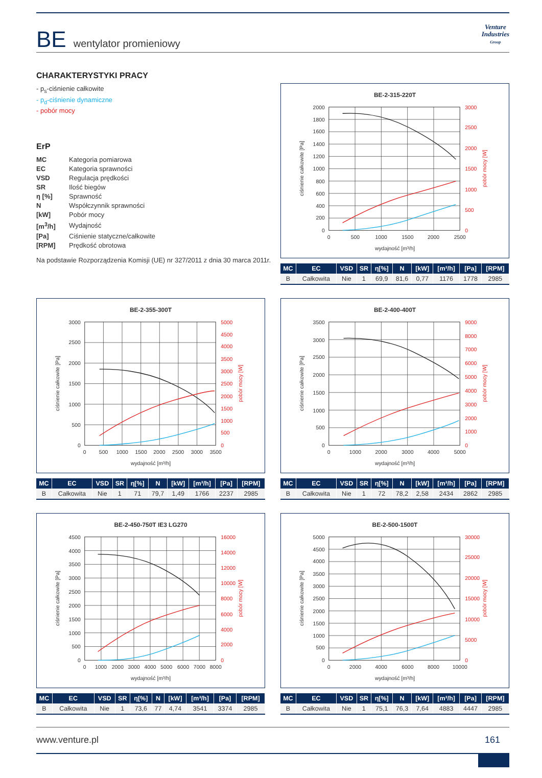BE wentylator promieniowy
Venture
Industries
Group
CHARAKTERYSTYKI PRACY
- p<sub>s</sub>-ciśnienie całkowite
- p<sub>d</sub>-ciśnienie dynamiczne
- pobór mocy
ErP
| MC | Kategoria pomiarowa |
| EC | Kategoria sprawności |
| VSD | Regulacja prędkości |
| SR | Ilość biegów |
| η [%] | Sprawność |
| N | Współczynnik sprawności |
| [kW] | Pobór mocy |
| [m<sup>3</sup>/h] | Wydajność |
| [Pa] | Ciśnienie statyczne/całkowite |
| [RPM] | Prędkość obrotowa |
Na podstawie Rozporządzenia Komisji (UE) nr 327/2011 z dnia 30 marca 2011r.
BE-2-315-220T
2000
1800
1600
1400
1200
1000
800
600
400
200
0
3000
2500
2000
1500
1000
500
0
0
500
1000
1500
2000
2500
wydajność [m³/h]
ciśnienie całkowite [Pa]
pobór mocy [W]
| MC | EC | VSD | SR | η[%] | N | [kW] | [m³/h] | [Pa] | [RPM] |
| --- | --- | --- | --- | --- | --- | --- | --- | --- | --- |
| B | Całkowita | Nie | 1 | 69,9 | 81,6 | 0,77 | 1176 | 1778 | 2985 |
BE-2-355-300T
3000
2500
2000
1500
1000
500
0
5000
4500
4000
3500
3000
2500
2000
1500
1000
500
0
0
500
1000
1500
2000
2500
3000
3500
wydajność [m³/h]
ciśnienie całkowite [Pa]
pobór mocy [W]
| MC | EC | VSD | SR | η[%] | N | [kW] | [m³/h] | [Pa] | [RPM] |
| --- | --- | --- | --- | --- | --- | --- | --- | --- | --- |
| B | Całkowita | Nie | 1 | 71 | 79,7 | 1,49 | 1766 | 2237 | 2985 |
BE-2-400-400T
3500
3000
2500
2000
1500
1000
500
0
9000
8000
7000
6000
5000
4000
3000
2000
1000
0
0
1000
2000
3000
4000
5000
wydajność [m³/h]
ciśnienie całkowite [Pa]
pobór mocy [W]
| MC | EC | VSD | SR | η[%] | N | [kW] | [m³/h] | [Pa] | [RPM] |
| --- | --- | --- | --- | --- | --- | --- | --- | --- | --- |
| B | Całkowita | Nie | 1 | 72 | 78,2 | 2,58 | 2434 | 2862 | 2985 |
BE-2-450-750T IE3 LG270
4500
4000
3500
3000
2500
2000
1500
1000
500
0
16000
14000
12000
10000
8000
6000
4000
2000
0
0
1000
2000
3000
4000
5000
6000
7000
8000
wydajność [m³/h]
ciśnienie całkowite [Pa]
pobór mocy [W]
| MC | EC | VSD | SR | η[%] | N | [kW] | [m³/h] | [Pa] | [RPM] |
| --- | --- | --- | --- | --- | --- | --- | --- | --- | --- |
| B | Całkowita | Nie | 1 | 73,6 | 77 | 4,74 | 3541 | 3374 | 2985 |
BE-2-500-1500T
5000
4500
4000
3500
3000
2500
2000
1500
1000
500
0
30000
25000
20000
15000
10000
5000
0
0
2000
4000
6000
8000
10000
wydajność [m³/h]
ciśnienie całkowite [Pa]
pobór mocy [W]
| MC | EC | VSD | SR | η[%] | N | [kW] | [m³/h] | [Pa] | [RPM] |
| --- | --- | --- | --- | --- | --- | --- | --- | --- | --- |
| B | Całkowita | Nie | 1 | 75,1 | 76,3 | 7,64 | 4883 | 4447 | 2985 |
www.venture.pl 161